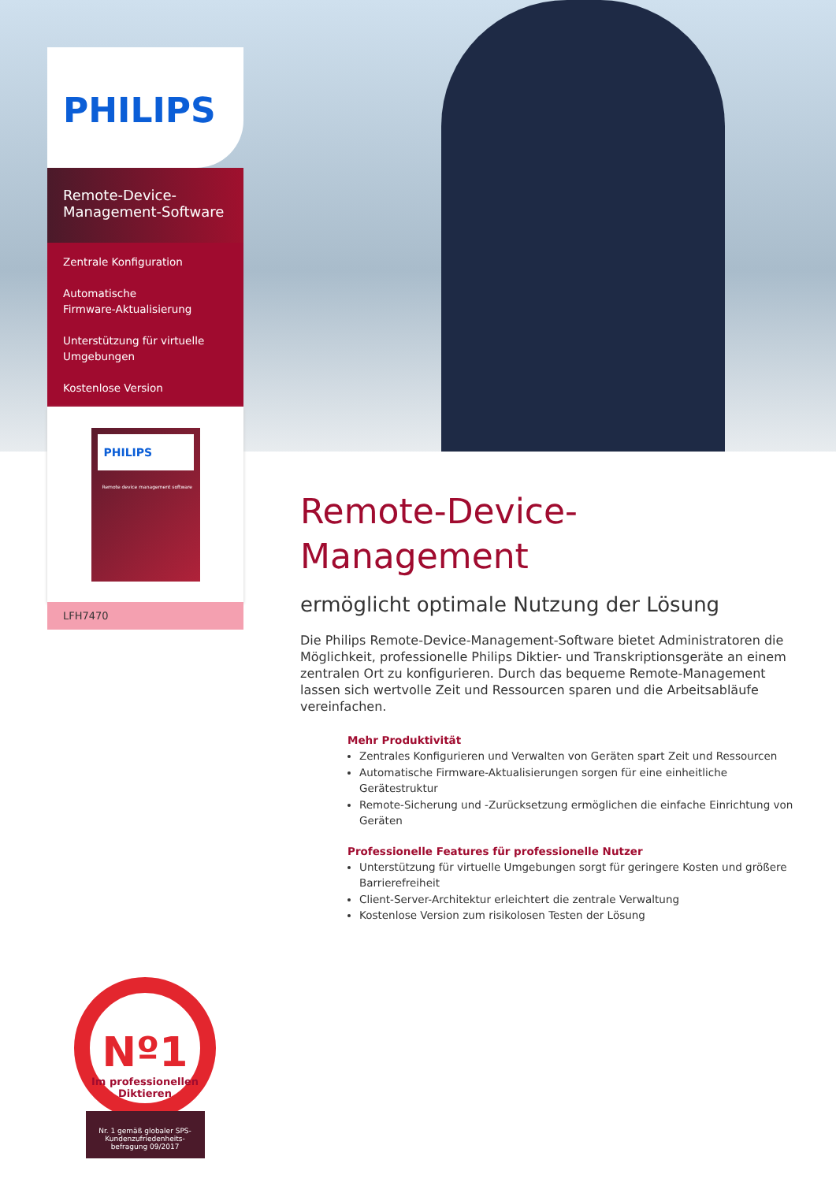PHILIPS
Remote-Device-
Management-Software
Zentrale Konfiguration
Automatische
Firmware-Aktualisierung
Unterstützung für virtuelle
Umgebungen
Kostenlose Version
PHILIPS
Remote device management software
LFH7470
Remote-Device-
Management
ermöglicht optimale Nutzung der Lösung
Die Philips Remote-Device-Management-Software bietet Administratoren die Möglichkeit, professionelle Philips Diktier- und Transkriptionsgeräte an einem zentralen Ort zu konfigurieren. Durch das bequeme Remote-Management lassen sich wertvolle Zeit und Ressourcen sparen und die Arbeitsabläufe vereinfachen.
Mehr Produktivität
Zentrales Konfigurieren und Verwalten von Geräten spart Zeit und Ressourcen
Automatische Firmware-Aktualisierungen sorgen für eine einheitliche Gerätestruktur
Remote-Sicherung und -Zurücksetzung ermöglichen die einfache Einrichtung von Geräten
Professionelle Features für professionelle Nutzer
Unterstützung für virtuelle Umgebungen sorgt für geringere Kosten und größere Barrierefreiheit
Client-Server-Architektur erleichtert die zentrale Verwaltung
Kostenlose Version zum risikolosen Testen der Lösung
Nº1
Im professionellen
Diktieren
Nr. 1 gemäß globaler SPS-Kundenzufriedenheits-befragung 09/2017